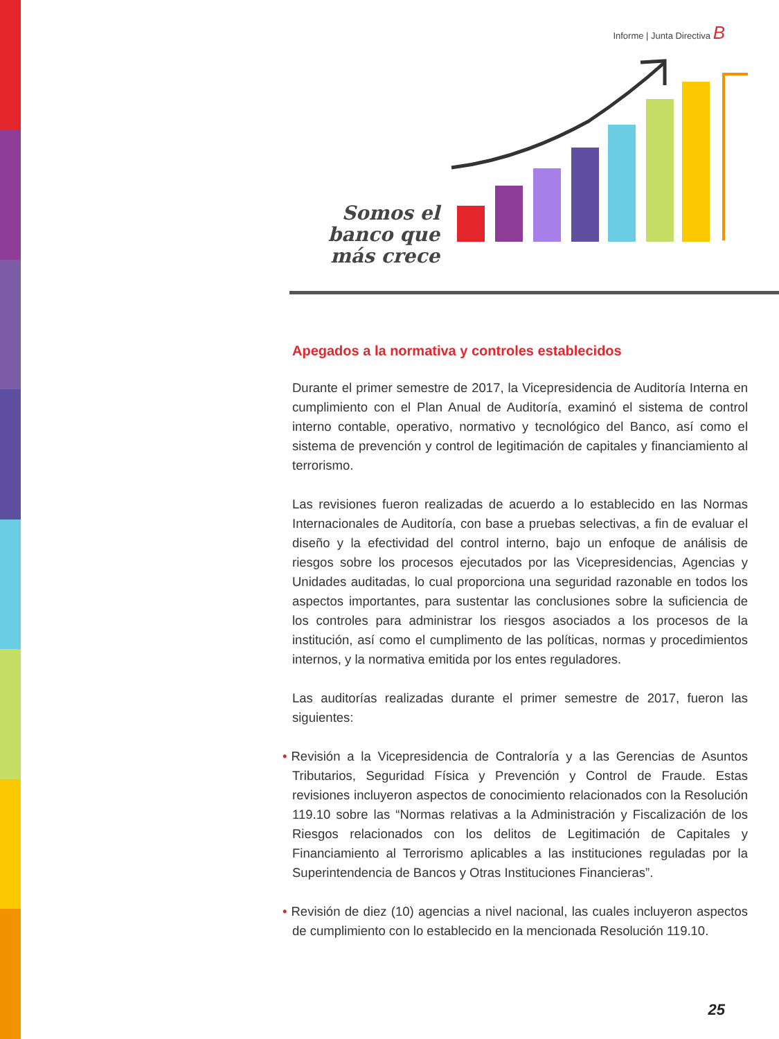Informe | Junta Directiva B
Somos el banco que más crece
Apegados a la normativa y controles establecidos
Durante el primer semestre de 2017, la Vicepresidencia de Auditoría Interna en cumplimiento con el Plan Anual de Auditoría, examinó el sistema de control interno contable, operativo, normativo y tecnológico del Banco, así como el sistema de prevención y control de legitimación de capitales y financiamiento al terrorismo.
Las revisiones fueron realizadas de acuerdo a lo establecido en las Normas Internacionales de Auditoría, con base a pruebas selectivas, a fin de evaluar el diseño y la efectividad del control interno, bajo un enfoque de análisis de riesgos sobre los procesos ejecutados por las Vicepresidencias, Agencias y Unidades auditadas, lo cual proporciona una seguridad razonable en todos los aspectos importantes, para sustentar las conclusiones sobre la suficiencia de los controles para administrar los riesgos asociados a los procesos de la institución, así como el cumplimento de las políticas, normas y procedimientos internos, y la normativa emitida por los entes reguladores.
Las auditorías realizadas durante el primer semestre de 2017, fueron las siguientes:
• Revisión a la Vicepresidencia de Contraloría y a las Gerencias de Asuntos Tributarios, Seguridad Física y Prevención y Control de Fraude. Estas revisiones incluyeron aspectos de conocimiento relacionados con la Resolución 119.10 sobre las “Normas relativas a la Administración y Fiscalización de los Riesgos relacionados con los delitos de Legitimación de Capitales y Financiamiento al Terrorismo aplicables a las instituciones reguladas por la Superintendencia de Bancos y Otras Instituciones Financieras”.
• Revisión de diez (10) agencias a nivel nacional, las cuales incluyeron aspectos de cumplimiento con lo establecido en la mencionada Resolución 119.10.
25